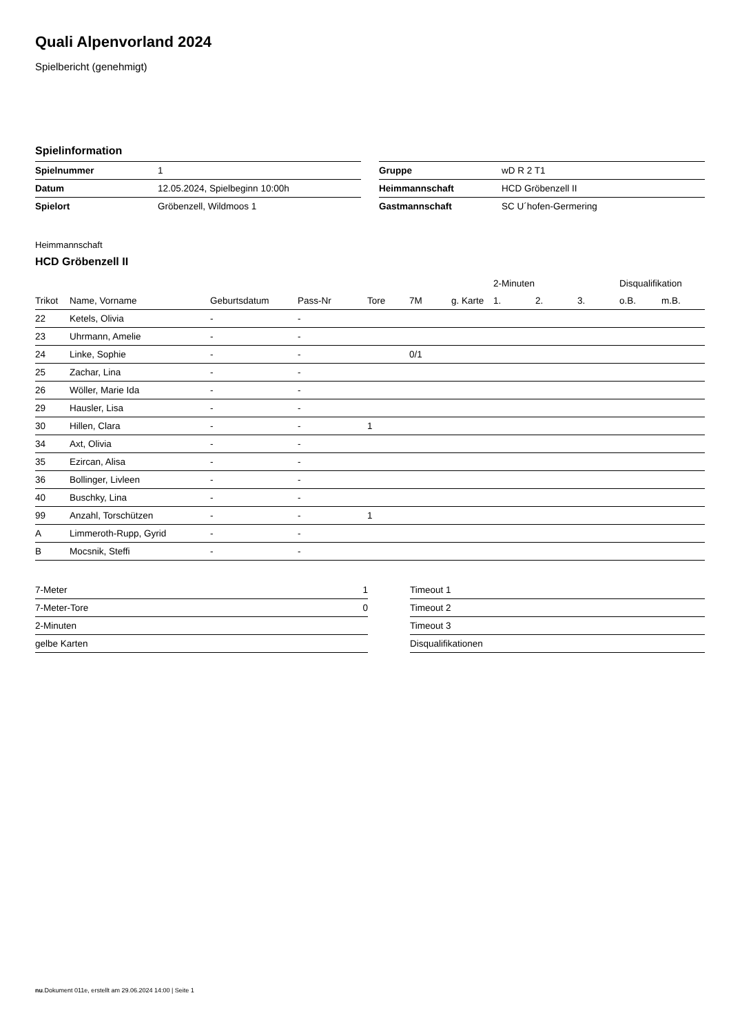Quali Alpenvorland 2024
Spielbericht (genehmigt)
Spielinformation
| Spielnummer | 1 |
| Datum | 12.05.2024, Spielbeginn 10:00h |
| Spielort | Gröbenzell, Wildmoos 1 |
| Gruppe | wD R 2 T1 |
| Heimmannschaft | HCD Gröbenzell II |
| Gastmannschaft | SC U´hofen-Germering |
Heimmannschaft
HCD Gröbenzell II
| | | | | | | | 2-Minuten | | | Disqualifikation | |
| --- | --- | --- | --- | --- | --- | --- | --- | --- | --- | --- | --- |
| Trikot | Name, Vorname | Geburtsdatum | Pass-Nr | Tore | 7M | g. Karte | 1. | 2. | 3. | o.B. | m.B. |
| 22 | Ketels, Olivia | - | - | | | | | | | | |
| 23 | Uhrmann, Amelie | - | - | | | | | | | | |
| 24 | Linke, Sophie | - | - | | 0/1 | | | | | | |
| 25 | Zachar, Lina | - | - | | | | | | | | |
| 26 | Wöller, Marie Ida | - | - | | | | | | | | |
| 29 | Hausler, Lisa | - | - | | | | | | | | |
| 30 | Hillen, Clara | - | - | 1 | | | | | | | |
| 34 | Axt, Olivia | - | - | | | | | | | | |
| 35 | Ezircan, Alisa | - | - | | | | | | | | |
| 36 | Bollinger, Livleen | - | - | | | | | | | | |
| 40 | Buschky, Lina | - | - | | | | | | | | |
| 99 | Anzahl, Torschützen | - | - | 1 | | | | | | | |
| A | Limmeroth-Rupp, Gyrid | - | - | | | | | | | | |
| B | Mocsnik, Steffi | - | - | | | | | | | | |
| 7-Meter | 1 |
| 7-Meter-Tore | 0 |
| 2-Minuten | |
| gelbe Karten | |
| Timeout 1 |
| Timeout 2 |
| Timeout 3 |
| Disqualifikationen |
nu.Dokument 011e, erstellt am 29.06.2024 14:00 | Seite 1